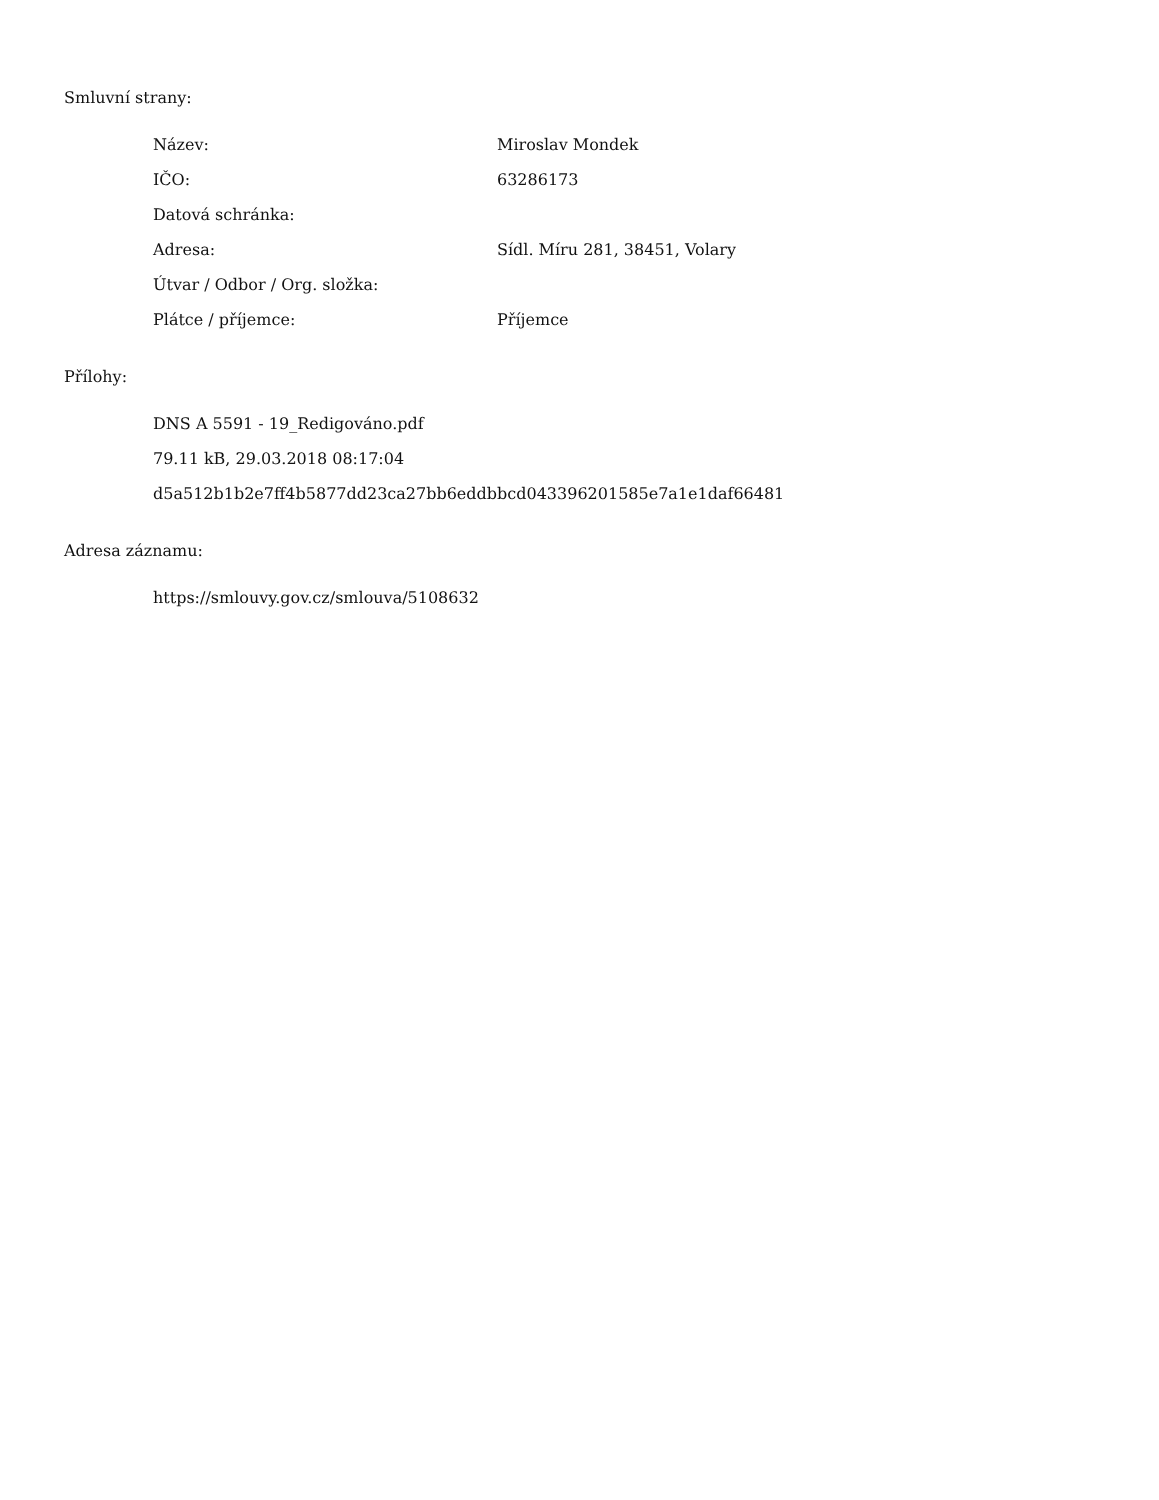Smluvní strany:
| Název: | Miroslav Mondek |
| IČO: | 63286173 |
| Datová schránka: | |
| Adresa: | Sídl. Míru 281, 38451, Volary |
| Útvar / Odbor / Org. složka: | |
| Plátce / příjemce: | Příjemce |
Přílohy:
DNS A 5591 - 19_Redigováno.pdf
79.11 kB, 29.03.2018 08:17:04
d5a512b1b2e7ff4b5877dd23ca27bb6eddbbcd043396201585e7a1e1daf66481
Adresa záznamu:
https://smlouvy.gov.cz/smlouva/5108632